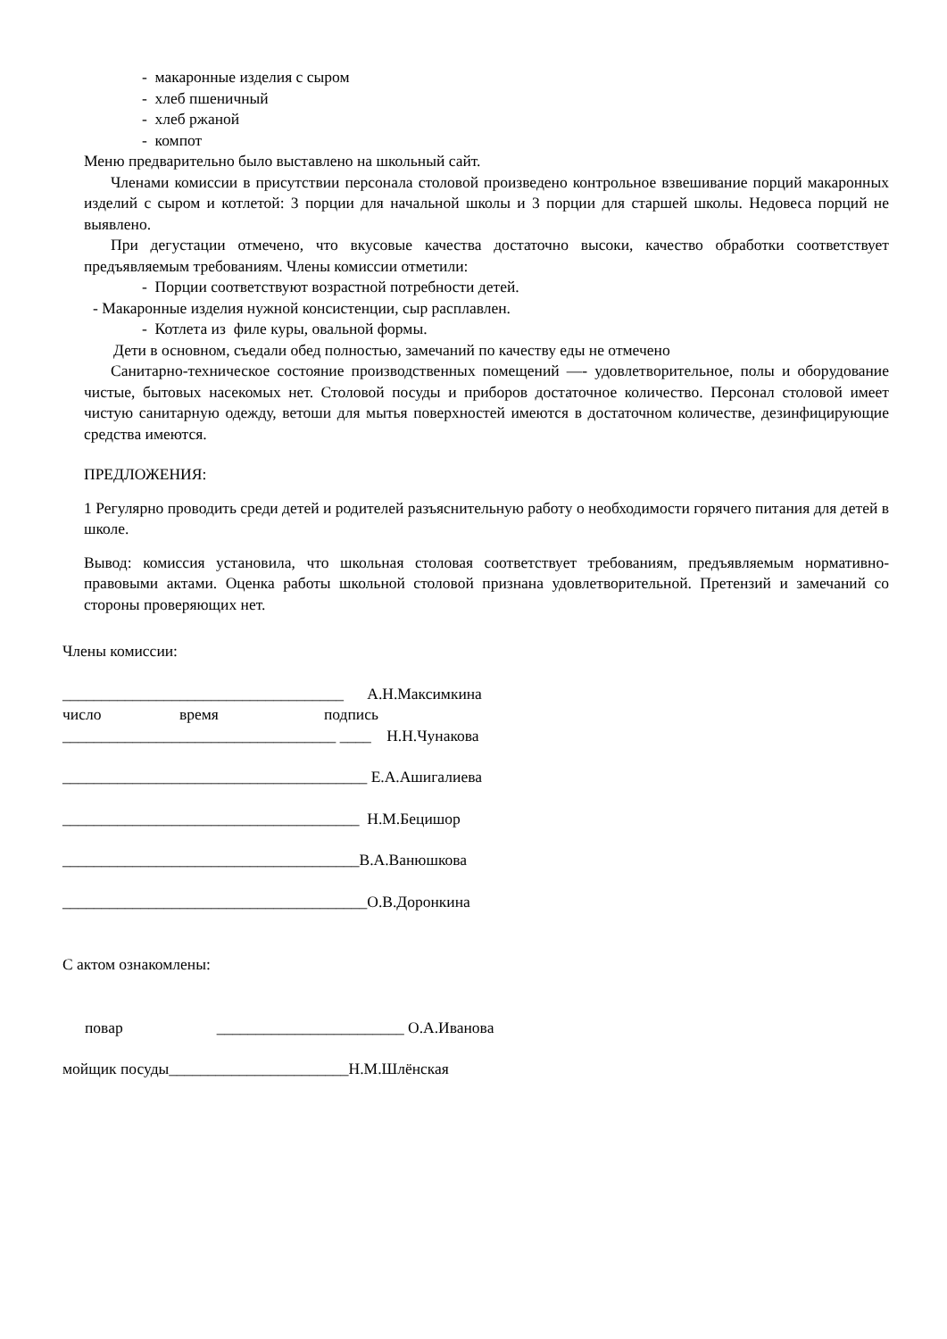- макаронные изделия с сыром
- хлеб пшеничный
- хлеб ржаной
- компот
Меню предварительно было выставлено на школьный сайт.
Членами комиссии в присутствии персонала столовой произведено контрольное взвешивание порций макаронных изделий с сыром и котлетой: 3 порции для начальной школы и 3 порции для старшей школы. Недовеса порций не выявлено.
При дегустации отмечено, что вкусовые качества достаточно высоки, качество обработки соответствует предъявляемым требованиям. Члены комиссии отметили:
- Порции соответствуют возрастной потребности детей.
- Макаронные изделия нужной консистенции, сыр расплавлен.
- Котлета из филе куры, овальной формы.
Дети в основном, съедали обед полностью, замечаний по качеству еды не отмечено
Санитарно-техническое состояние производственных помещений —- удовлетворительное, полы и оборудование чистые, бытовых насекомых нет. Столовой посуды и приборов достаточное количество. Персонал столовой имеет чистую санитарную одежду, ветоши для мытья поверхностей имеются в достаточном количестве, дезинфицирующие средства имеются.
ПРЕДЛОЖЕНИЯ:
1 Регулярно проводить среди детей и родителей разъяснительную работу о необходимости горячего питания для детей в школе.
Вывод: комиссия установила, что школьная столовая соответствует требованиям, предъявляемым нормативно-правовыми актами. Оценка работы школьной столовой признана удовлетворительной. Претензий и замечаний со стороны проверяющих нет.
Члены комиссии:
____________________________________ А.Н.Максимкина
число время подпись
___________________________________ ____ Н.Н.Чунакова
_______________________________________ Е.А.Ашигалиева
______________________________________ Н.М.Бецишор
______________________________________В.А.Ванюшкова
_______________________________________О.В.Доронкина
С актом ознакомлены:
повар ________________________ О.А.Иванова
мойщик посуды_______________________Н.М.Шлёнская